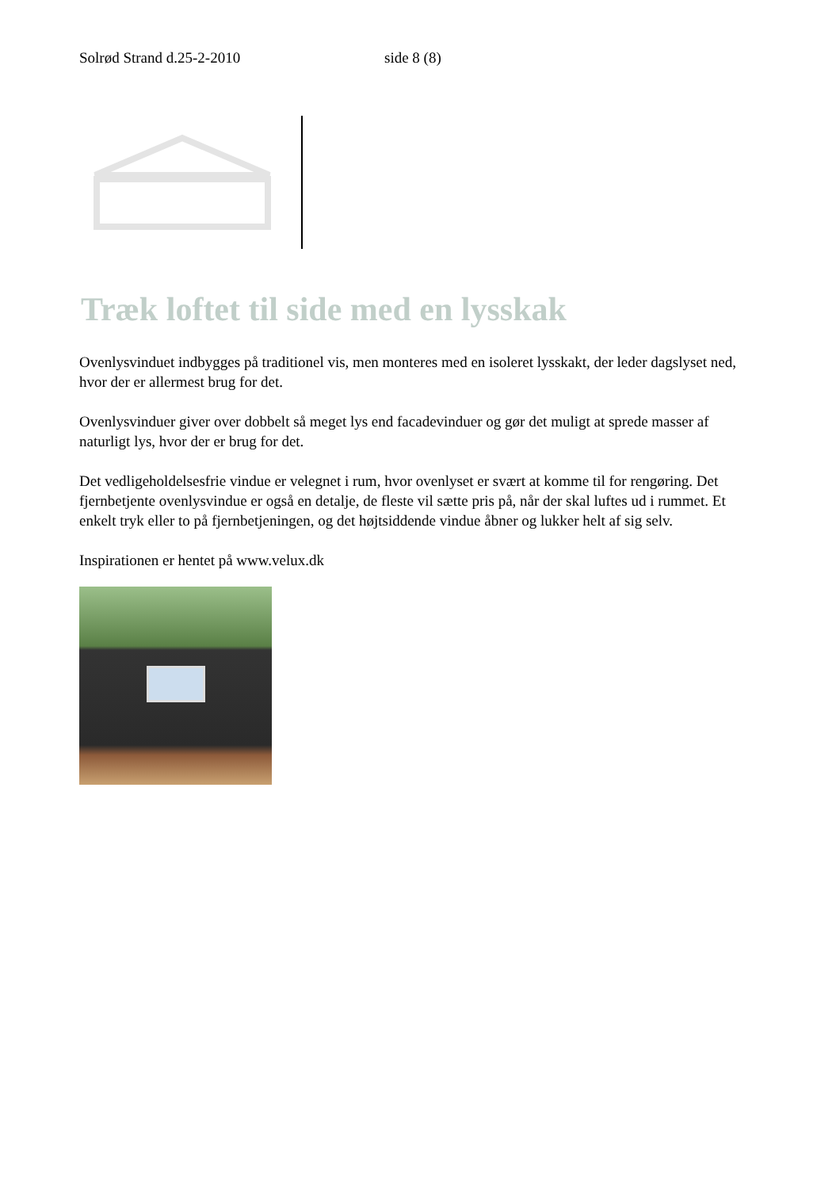Solrød Strand d.25-2-2010 side 8 (8)
Træk loftet til side med en lysskak
Ovenlysvinduet indbygges på traditionel vis, men monteres med en isoleret lysskakt, der leder dagslyset ned, hvor der er allermest brug for det.
Ovenlysvinduer giver over dobbelt så meget lys end facadevinduer og gør det muligt at sprede masser af naturligt lys, hvor der er brug for det.
Det vedligeholdelsesfrie vindue er velegnet i rum, hvor ovenlyset er svært at komme til for rengøring. Det fjernbetjente ovenlysvindue er også en detalje, de fleste vil sætte pris på, når der skal luftes ud i rummet. Et enkelt tryk eller to på fjernbetjeningen, og det højtsiddende vindue åbner og lukker helt af sig selv.
Inspirationen er hentet på www.velux.dk